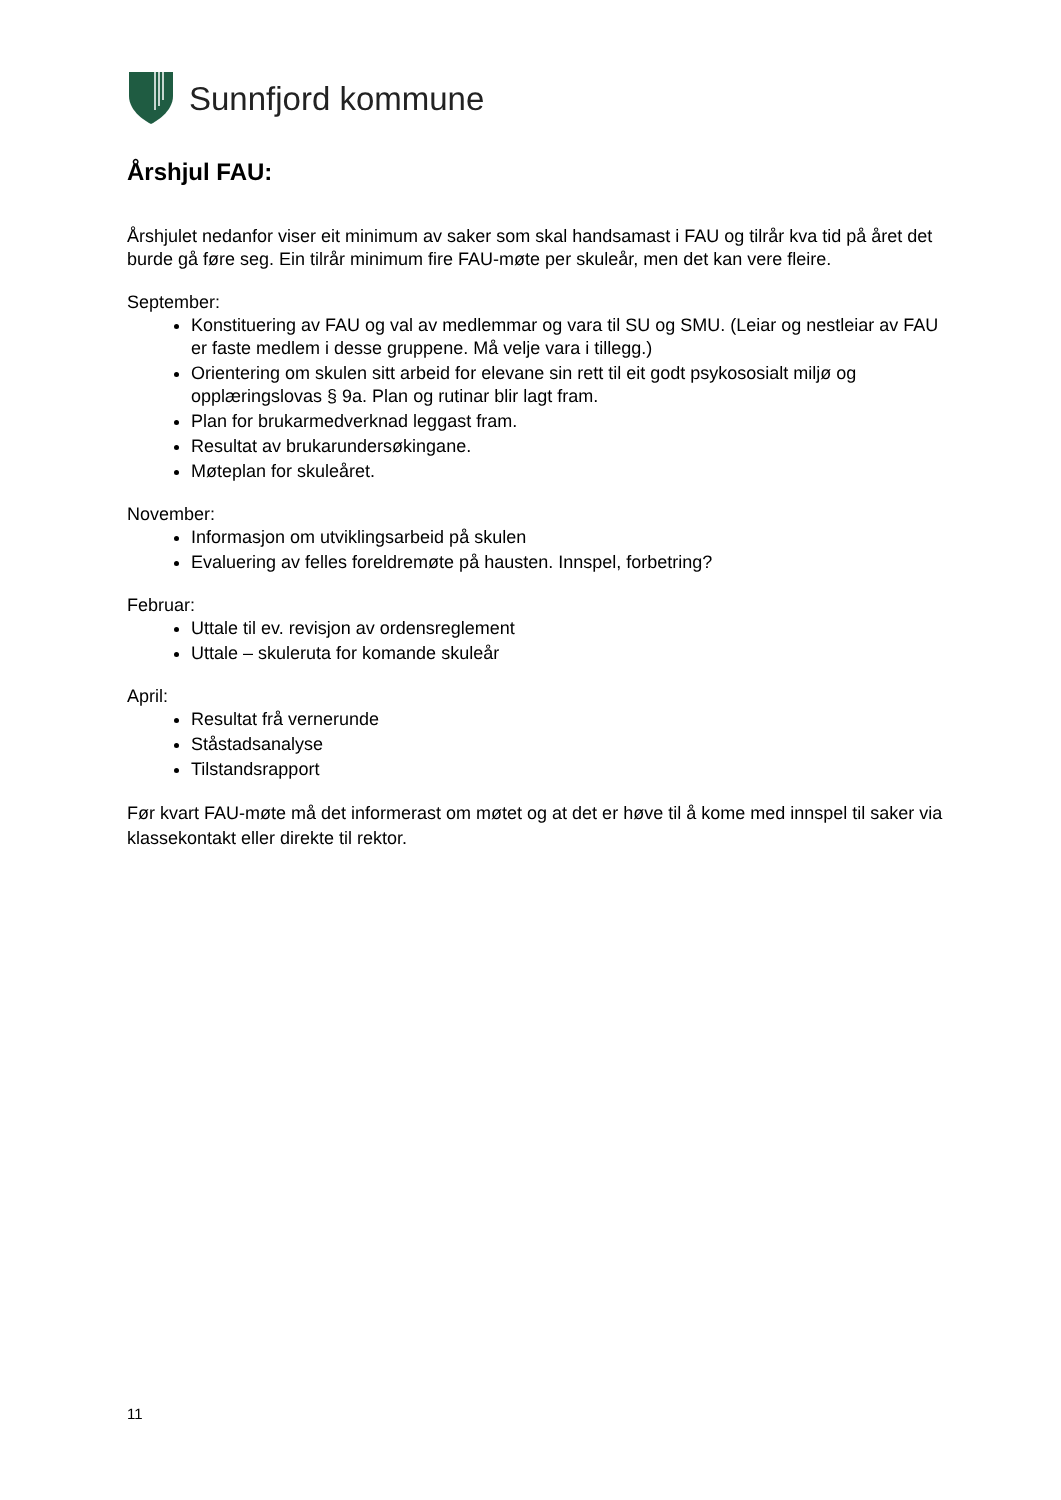Sunnfjord kommune
Årshjul FAU:
Årshjulet nedanfor viser eit minimum av saker som skal handsamast i FAU og tilrår kva tid på året det burde gå føre seg. Ein tilrår minimum fire FAU-møte per skuleår, men det kan vere fleire.
September:
Konstituering av FAU og val av medlemmar og vara til SU og SMU. (Leiar og nestleiar av FAU er faste medlem i desse gruppene. Må velje vara i tillegg.)
Orientering om skulen sitt arbeid for elevane sin rett til eit godt psykososialt miljø og opplæringslovas § 9a. Plan og rutinar blir lagt fram.
Plan for brukarmedverknad leggast fram.
Resultat av brukarundersøkingane.
Møteplan for skuleåret.
November:
Informasjon om utviklingsarbeid på skulen
Evaluering av felles foreldremøte på hausten. Innspel, forbetring?
Februar:
Uttale til ev. revisjon av ordensreglement
Uttale – skuleruta for komande skuleår
April:
Resultat frå vernerunde
Ståstadsanalyse
Tilstandsrapport
Før kvart FAU-møte må det informerast om møtet og at det er høve til å kome med innspel til saker via klassekontakt eller direkte til rektor.
11